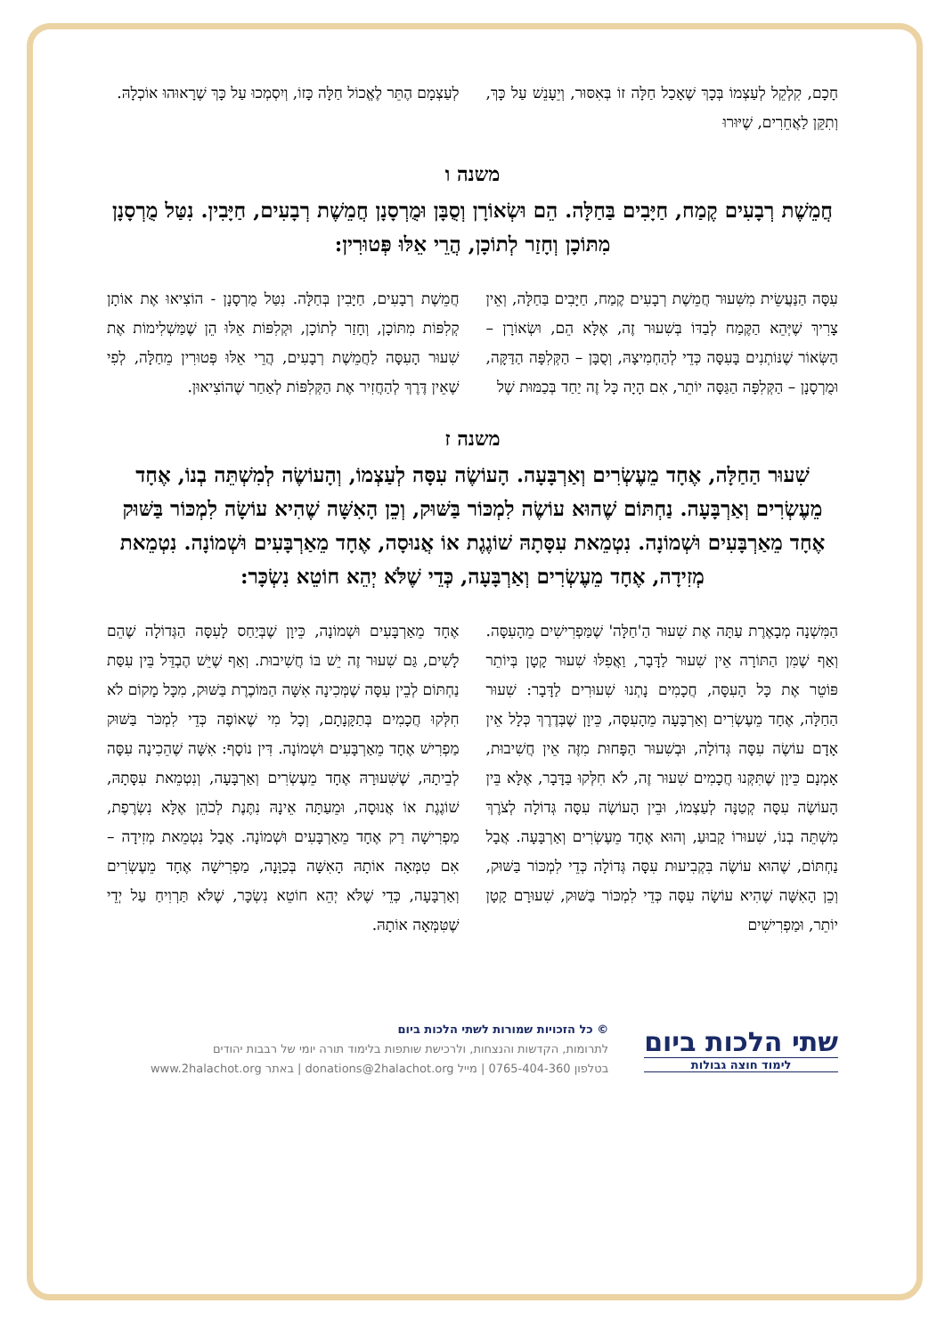חָכָם, קִלְקֵל לְעַצְמוֹ בְּכָךְ שֶׁאָכַל חַלָּה זוֹ בְּאִסּוּר, וְיֵעָנֵשׁ עַל כָּךְ, וְתִקֵּן לַאֲחֵרִים, שֶׁיּוּרוּ
לְעַצְמָם הֶתֵּר לֶאֱכוֹל חַלָּה כָּזוֹ, וְיִסְמְכוּ עַל כָּךְ שֶׁרָאוּהוּ אוֹכְלָהּ.
משנה ו
חֲמֵשֶׁת רְבָעִים קֶמַח, חַיָּבִים בַּחַלָּה. הֵם וּשְׂאוֹרָן וְסֻבָּן וּמֻרְסָנָן חֲמֵשֶׁת רְבָעִים, חַיָּבִין. נִטַּל מֻרְסָנָן מִתּוֹכָן וְחָזַר לְתוֹכָן, הֲרֵי אֵלּוּ פְּטוּרִין:
עִסָּה הַנַּעֲשֵׂית מִשִּׁעוּר חֲמֵשֶׁת רְבָעִים קֶמַח, חַיָּבִים בַּחַלָּה, וְאֵין צָרִיךְ שֶׁיְּהֵא הַקֶּמַח לְבַדּוֹ בְּשִׁעוּר זֶה, אֶלָּא הֵם, וּשְׂאוֹרָן – הַשְּׂאוֹר שֶׁנּוֹתְנִים בָּעִסָּה כְּדֵי לְהַחְמִיצָהּ, וְסֻבָּן – הַקְּלִפָּה הַדַּקָּה, וּמֻרְסָנָן – הַקְּלִפָּה הַגַּסָּה יוֹתֵר, אִם הָיָה כָּל זֶה יַחַד בְּכַמּוּת שֶׁל
חֲמֵשֶׁת רְבָעִים, חַיָּבִין בְּחַלָּה. נִטַּל מֻרְסָנָן - הוֹצִיאוּ אֶת אוֹתָן קְלִפּוֹת מִתּוֹכָן, וְחָזַר לְתוֹכָן, וּקְלִפּוֹת אֵלּוּ הֵן שֶׁמַּשְׁלִימוֹת אֶת שִׁעוּר הָעִסָּה לַחֲמֵשֶׁת רְבָעִים, הֲרֵי אֵלּוּ פְּטוּרִין מֵחַלָּה, לְפִי שֶׁאֵין דֶּרֶךְ לְהַחֲזִיר אֶת הַקְּלִפּוֹת לְאַחַר שֶׁהוֹצִיאוּן.
משנה ז
שִׁעוּר הַחַלָּה, אֶחָד מֵעֶשְׂרִים וְאַרְבָּעָה. הָעוֹשֶׂה עִסָּה לְעַצְמוֹ, וְהָעוֹשֶׂה לְמִשְׁתֵּה בְנוֹ, אֶחָד מֵעֶשְׂרִים וְאַרְבָּעָה. נַחְתּוֹם שֶׁהוּא עוֹשֶׂה לִמְכּוֹר בַּשּׁוּק, וְכֵן הָאִשָּׁה שֶׁהִיא עוֹשָׂה לִמְכּוֹר בַּשּׁוּק אֶחָד מֵאַרְבָּעִים וּשְׁמוֹנָה. נִטְמֵאת עִסָּתָהּ שׁוֹגֶגֶת אוֹ אֲנוּסָה, אֶחָד מֵאַרְבָּעִים וּשְׁמוֹנָה. נִטְמֵאת מְזִידָה, אֶחָד מֵעֶשְׂרִים וְאַרְבָּעָה, כְּדֵי שֶׁלֹּא יְהֵא חוֹטֵא נִשְׂכָּר:
הַמִּשְׁנָה מְבָאֶרֶת עַתָּה אֶת שִׁעוּר הַ'חַלָּה' שֶׁמַּפְרִישִׁים מֵהָעִסָּה. וְאַף שֶׁמִּן הַתּוֹרָה אֵין שִׁעוּר לַדָּבָר, וַאֲפִלּוּ שִׁעוּר קָטָן בְּיוֹתֵר פּוֹטֵר אֶת כָּל הָעִסָּה, חֲכָמִים נָתְנוּ שִׁעוּרִים לַדָּבָר: שִׁעוּר הַחַלָּה, אֶחָד מֵעֶשְׂרִים וְאַרְבָּעָה מֵהָעִסָּה, כֵּיוָן שֶׁבְּדֶרֶךְ כְּלָל אֵין אָדָם עוֹשֶׂה עִסָּה גְּדוֹלָה, וּבְשִׁעוּר הַפָּחוּת מִזֶּה אֵין חֲשִׁיבוּת, אָמְנָם כֵּיוָן שֶׁתִּקְּנוּ חֲכָמִים שִׁעוּר זֶה, לֹא חִלְּקוּ בַּדָּבָר, אֶלָּא בֵּין הָעוֹשֶׂה עִסָּה קְטַנָּה לְעַצְמוֹ, וּבֵין הָעוֹשֶׂה עִסָּה גְּדוֹלָה לְצֹרֶךְ מִשְׁתֵּה בְנוֹ, שִׁעוּרוֹ קָבוּעַ, וְהוּא אֶחָד מֵעֶשְׂרִים וְאַרְבָּעָה. אֲבָל נַחְתּוֹם, שֶׁהוּא עוֹשֶׂה בִּקְבִיעוּת עִסָּה גְּדוֹלָה כְּדֵי לִמְכּוֹר בַּשּׁוּק, וְכֵן הָאִשָּׁה שֶׁהִיא עוֹשָׂה עִסָּה כְּדֵי לִמְכּוֹר בַּשּׁוּק, שִׁעוּרָם קָטָן יוֹתֵר, וּמַפְרִישִׁים
אֶחָד מֵאַרְבָּעִים וּשְׁמוֹנָה, כֵּיוָן שֶׁבְּיַחַס לָעִסָּה הַגְּדוֹלָה שֶׁהֵם לָשִׁים, גַּם שִׁעוּר זֶה יֵשׁ בּוֹ חֲשִׁיבוּת. וְאַף שֶׁיֵּשׁ הֶבְדֵּל בֵּין עִסַּת נַחְתּוֹם לְבֵין עִסָּה שֶׁמְּכִינָה אִשָּׁה הַמּוֹכֶרֶת בַּשּׁוּק, מִכָּל מָקוֹם לֹא חִלְּקוּ חֲכָמִים בְּתַקָּנָתָם, וְכָל מִי שֶׁאוֹפֶה כְּדֵי לִמְכֹּר בַּשּׁוּק מַפְרִישׁ אֶחָד מֵאַרְבָּעִים וּשְׁמוֹנָה. דִּין נוֹסָף: אִשָּׁה שֶׁהֵכִינָה עִסָּה לְבֵיתָהּ, שֶׁשִּׁעוּרָהּ אֶחָד מֵעֶשְׂרִים וְאַרְבָּעָה, וְנִטְמֵאת עִסָּתָהּ, שׁוֹגֶגֶת אוֹ אֲנוּסָה, וּמֵעַתָּה אֵינָהּ נִתֶּנֶת לְכֹהֵן אֶלָּא נִשְׂרֶפֶת, מַפְרִישָׁה רַק אֶחָד מֵאַרְבָּעִים וּשְׁמוֹנָה. אֲבָל נִטְמֵאת מְזִידָה – אִם טִמְּאָה אוֹתָהּ הָאִשָּׁה בְּכַוָּנָה, מַפְרִישָׁה אֶחָד מֵעֶשְׂרִים וְאַרְבָּעָה, כְּדֵי שֶׁלֹּא יְהֵא חוֹטֵא נִשְׂכָּר, שֶׁלֹּא תַּרְוִיחַ עַל יְדֵי שֶׁטִּמְּאָה אוֹתָהּ.
שתי הלכות ביום
לימוד חוצה גבולות
© כל הזכויות שמורות לשתי הלכות ביום
לתרומות, הקדשות והנצחות, ולרכישת שותפות בלימוד תורה יומי של רבבות יהודים
בטלפון 0765-404-360 | מייל donations@2halachot.org | באתר www.2halachot.org